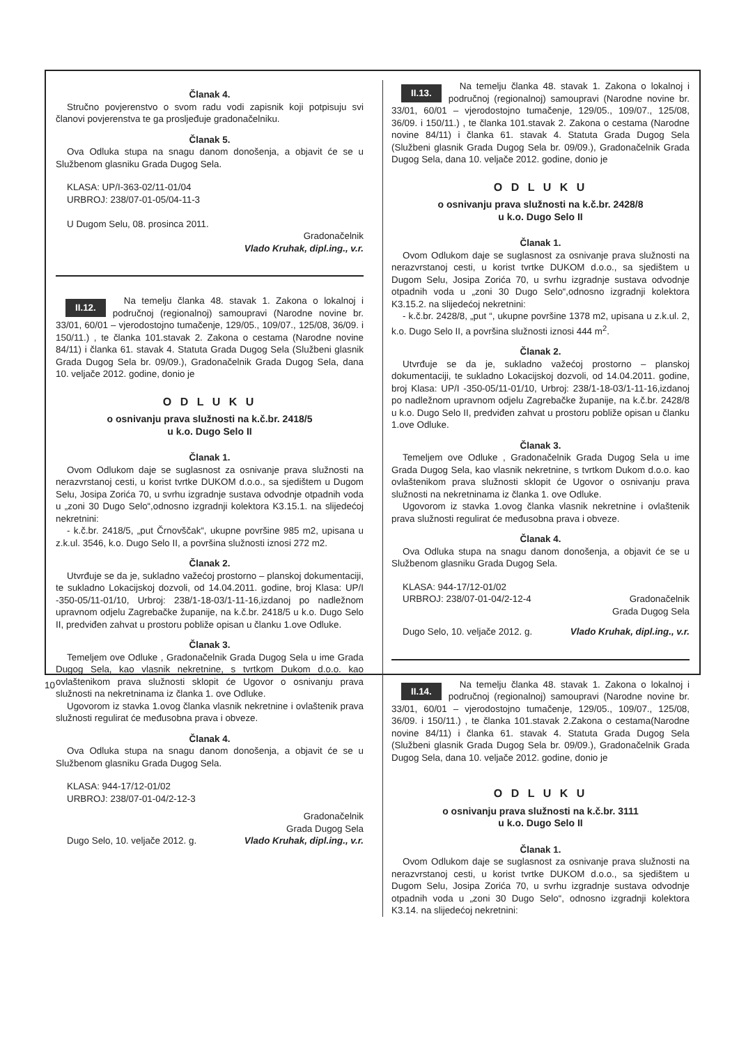Članak 4.
Stručno povjerenstvo o svom radu vodi zapisnik koji potpisuju svi članovi povjerenstva te ga prosljeđuje gradonačelniku.
Članak 5.
Ova Odluka stupa na snagu danom donošenja, a objavit će se u Službenom glasniku Grada Dugog Sela.
KLASA: UP/I-363-02/11-01/04
URBROJ: 238/07-01-05/04-11-3
U Dugom Selu, 08. prosinca 2011.
Gradonačelnik
Vlado Kruhak, dipl.ing., v.r.
II.12.
Na temelju članka 48. stavak 1. Zakona o lokalnoj i područnoj (regionalnoj) samoupravi (Narodne novine br. 33/01, 60/01 – vjerodostojno tumačenje, 129/05., 109/07., 125/08, 36/09. i 150/11.) , te članka 101.stavak 2. Zakona o cestama (Narodne novine 84/11) i članka 61. stavak 4. Statuta Grada Dugog Sela (Službeni glasnik Grada Dugog Sela br. 09/09.), Gradonačelnik Grada Dugog Sela, dana 10. veljače 2012. godine, donio je
O D L U K U
o osnivanju prava služnosti na k.č.br. 2418/5
u k.o. Dugo Selo II
Članak 1.
Ovom Odlukom daje se suglasnost za osnivanje prava služnosti na nerazvrstanoj cesti, u korist tvrtke DUKOM d.o.o., sa sjedištem u Dugom Selu, Josipa Zorića 70, u svrhu izgradnje sustava odvodnje otpadnih voda u „zoni 30 Dugo Selo“,odnosno izgradnji kolektora K3.15.1. na slijedećoj nekretnini:
- k.č.br. 2418/5, „put Črnovščak“, ukupne površine 985 m2, upisana u z.k.ul. 3546, k.o. Dugo Selo II, a površina služnosti iznosi 272 m2.
Članak 2.
Utvrđuje se da je, sukladno važećoj prostorno – planskoj dokumentaciji, te sukladno Lokacijskoj dozvoli, od 14.04.2011. godine, broj Klasa: UP/I -350-05/11-01/10, Urbroj: 238/1-18-03/1-11-16,izdanoj po nadležnom upravnom odjelu Zagrebačke županije, na k.č.br. 2418/5 u k.o. Dugo Selo II, predviđen zahvat u prostoru pobliže opisan u članku 1.ove Odluke.
Članak 3.
Temeljem ove Odluke , Gradonačelnik Grada Dugog Sela u ime Grada Dugog Sela, kao vlasnik nekretnine, s tvrtkom Dukom d.o.o. kao ovlaštenikom prava služnosti sklopit će Ugovor o osnivanju prava služnosti na nekretninama iz članka 1. ove Odluke.
Ugovorom iz stavka 1.ovog članka vlasnik nekretnine i ovlaštenik prava služnosti regulirat će međusobna prava i obveze.
Članak 4.
Ova Odluka stupa na snagu danom donošenja, a objavit će se u Službenom glasniku Grada Dugog Sela.
KLASA: 944-17/12-01/02
URBROJ: 238/07-01-04/2-12-3
Gradonačelnik
Grada Dugog Sela
Dugo Selo, 10. veljače 2012. g. Vlado Kruhak, dipl.ing., v.r.
II.13.
Na temelju članka 48. stavak 1. Zakona o lokalnoj i područnoj (regionalnoj) samoupravi (Narodne novine br. 33/01, 60/01 – vjerodostojno tumačenje, 129/05., 109/07., 125/08, 36/09. i 150/11.) , te članka 101.stavak 2. Zakona o cestama (Narodne novine 84/11) i članka 61. stavak 4. Statuta Grada Dugog Sela (Službeni glasnik Grada Dugog Sela br. 09/09.), Gradonačelnik Grada Dugog Sela, dana 10. veljače 2012. godine, donio je
O D L U K U
o osnivanju prava služnosti na k.č.br. 2428/8
u k.o. Dugo Selo II
Članak 1.
Ovom Odlukom daje se suglasnost za osnivanje prava služnosti na nerazvrstanoj cesti, u korist tvrtke DUKOM d.o.o., sa sjedištem u Dugom Selu, Josipa Zorića 70, u svrhu izgradnje sustava odvodnje otpadnih voda u „zoni 30 Dugo Selo“,odnosno izgradnji kolektora K3.15.2. na slijedećoj nekretnini:
- k.č.br. 2428/8, „put “, ukupne površine 1378 m2, upisana u z.k.ul. 2, k.o. Dugo Selo II, a površina služnosti iznosi 444 m<sup>2</sup>.
Članak 2.
Utvrđuje se da je, sukladno važećoj prostorno – planskoj dokumentaciji, te sukladno Lokacijskoj dozvoli, od 14.04.2011. godine, broj Klasa: UP/I -350-05/11-01/10, Urbroj: 238/1-18-03/1-11-16,izdanoj po nadležnom upravnom odjelu Zagrebačke županije, na k.č.br. 2428/8 u k.o. Dugo Selo II, predviđen zahvat u prostoru pobliže opisan u članku 1.ove Odluke.
Članak 3.
Temeljem ove Odluke , Gradonačelnik Grada Dugog Sela u ime Grada Dugog Sela, kao vlasnik nekretnine, s tvrtkom Dukom d.o.o. kao ovlaštenikom prava služnosti sklopit će Ugovor o osnivanju prava služnosti na nekretninama iz članka 1. ove Odluke.
Ugovorom iz stavka 1.ovog članka vlasnik nekretnine i ovlaštenik prava služnosti regulirat će međusobna prava i obveze.
Članak 4.
Ova Odluka stupa na snagu danom donošenja, a objavit će se u Službenom glasniku Grada Dugog Sela.
KLASA: 944-17/12-01/02
URBROJ: 238/07-01-04/2-12-4 Gradonačelnik
Grada Dugog Sela
Dugo Selo, 10. veljače 2012. g. Vlado Kruhak, dipl.ing., v.r.
II.14.
Na temelju članka 48. stavak 1. Zakona o lokalnoj i područnoj (regionalnoj) samoupravi (Narodne novine br. 33/01, 60/01 – vjerodostojno tumačenje, 129/05., 109/07., 125/08, 36/09. i 150/11.) , te članka 101.stavak 2.Zakona o cestama(Narodne novine 84/11) i članka 61. stavak 4. Statuta Grada Dugog Sela (Službeni glasnik Grada Dugog Sela br. 09/09.), Gradonačelnik Grada Dugog Sela, dana 10. veljače 2012. godine, donio je
O D L U K U
o osnivanju prava služnosti na k.č.br. 3111
u k.o. Dugo Selo II
Članak 1.
Ovom Odlukom daje se suglasnost za osnivanje prava služnosti na nerazvrstanoj cesti, u korist tvrtke DUKOM d.o.o., sa sjedištem u Dugom Selu, Josipa Zorića 70, u svrhu izgradnje sustava odvodnje otpadnih voda u „zoni 30 Dugo Selo“, odnosno izgradnji kolektora K3.14. na slijedećoj nekretnini:
10